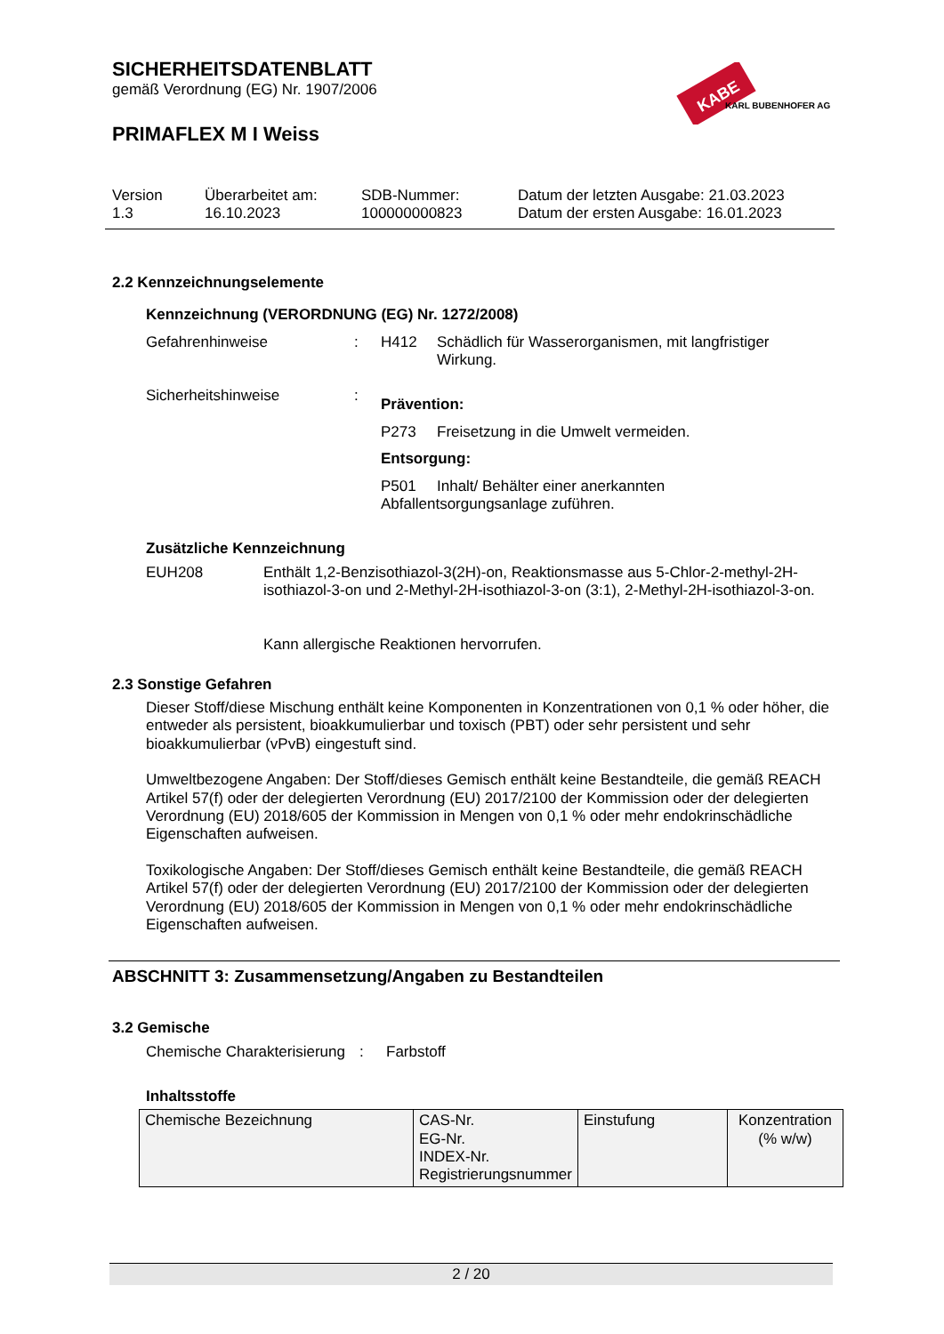SICHERHEITSDATENBLATT
gemäß Verordnung (EG) Nr. 1907/2006
PRIMAFLEX M I Weiss
KABE
KARL BUBENHOFER AG
Version
1.3
Überarbeitet am:
16.10.2023
SDB-Nummer:
100000000823
Datum der letzten Ausgabe: 21.03.2023
Datum der ersten Ausgabe: 16.01.2023
2.2 Kennzeichnungselemente
Kennzeichnung (VERORDNUNG (EG) Nr. 1272/2008)
Gefahrenhinweise : H412 Schädlich für Wasserorganismen, mit langfristiger Wirkung.
Sicherheitshinweise :
Prävention:
P273 Freisetzung in die Umwelt vermeiden.
Entsorgung:
P501 Inhalt/ Behälter einer anerkannten Abfallentsorgungsanlage zuführen.
Zusätzliche Kennzeichnung
EUH208 Enthält 1,2-Benzisothiazol-3(2H)-on, Reaktionsmasse aus 5-Chlor-2-methyl-2H-isothiazol-3-on und 2-Methyl-2H-isothiazol-3-on (3:1), 2-Methyl-2H-isothiazol-3-on.
Kann allergische Reaktionen hervorrufen.
2.3 Sonstige Gefahren
Dieser Stoff/diese Mischung enthält keine Komponenten in Konzentrationen von 0,1 % oder höher, die entweder als persistent, bioakkumulierbar und toxisch (PBT) oder sehr persistent und sehr bioakkumulierbar (vPvB) eingestuft sind.
Umweltbezogene Angaben: Der Stoff/dieses Gemisch enthält keine Bestandteile, die gemäß REACH Artikel 57(f) oder der delegierten Verordnung (EU) 2017/2100 der Kommission oder der delegierten Verordnung (EU) 2018/605 der Kommission in Mengen von 0,1 % oder mehr endokrinschädliche Eigenschaften aufweisen.
Toxikologische Angaben: Der Stoff/dieses Gemisch enthält keine Bestandteile, die gemäß REACH Artikel 57(f) oder der delegierten Verordnung (EU) 2017/2100 der Kommission oder der delegierten Verordnung (EU) 2018/605 der Kommission in Mengen von 0,1 % oder mehr endokrinschädliche Eigenschaften aufweisen.
ABSCHNITT 3: Zusammensetzung/Angaben zu Bestandteilen
3.2 Gemische
Chemische Charakterisierung
: Farbstoff
Inhaltsstoffe
| Chemische Bezeichnung | CAS-Nr. EG-Nr. INDEX-Nr. Registrierungsnummer | Einstufung | Konzentration (% w/w) |
2 / 20